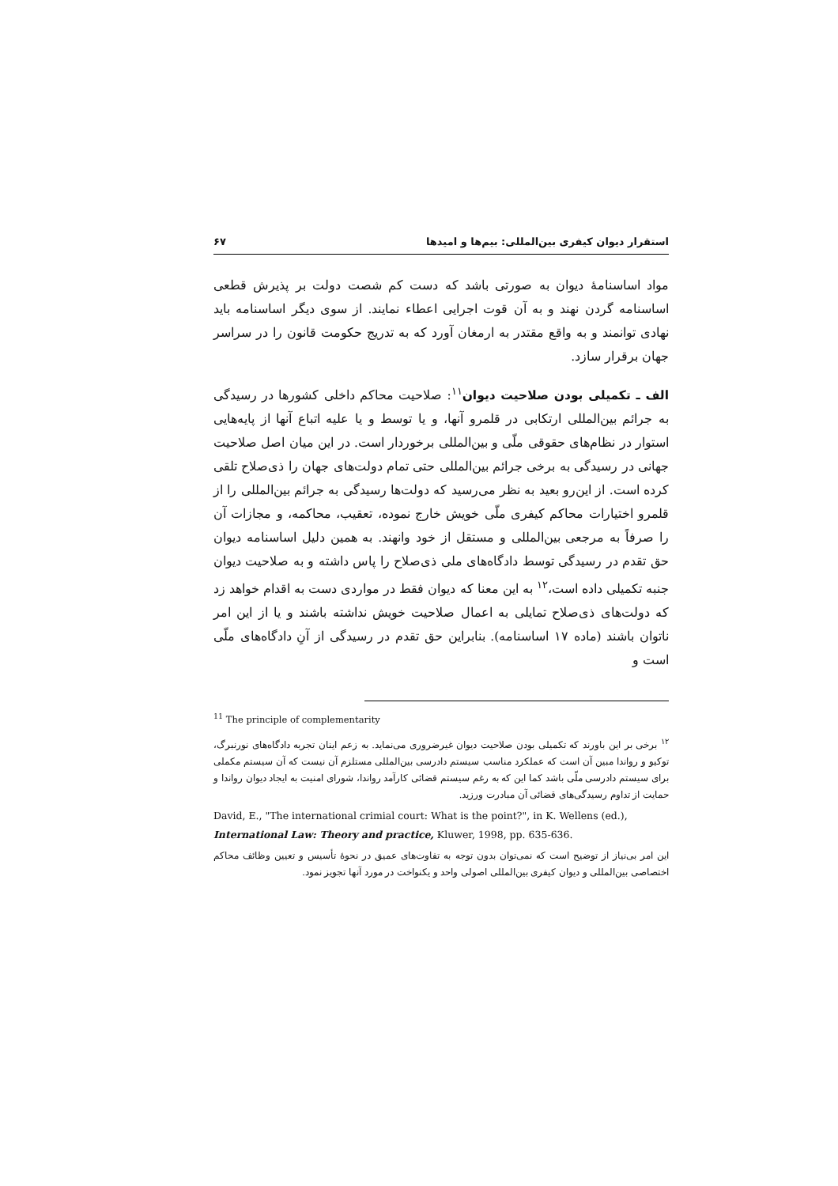استقرار دیوان کیفری بین‌المللی: بیم‌ها و امیدها ۶۷
مواد اساسنامهٔ دیوان به صورتی باشد که دست کم شصت دولت بر پذیرش قطعی اساسنامه گردن نهند و به آن قوت اجرایی اعطاء نمایند. از سوی دیگر اساسنامه باید نهادی توانمند و به واقع مقتدر به ارمغان آورد که به تدریج حکومت قانون را در سراسر جهان برقرار سازد.
الف ـ تکمیلی بودن صلاحیت دیوان<sup>۱۱</sup>: صلاحیت محاکم داخلی کشورها در رسیدگی به جرائم بین‌المللی ارتکابی در قلمرو آنها، و یا توسط و یا علیه اتباع آنها از پایه‌هایی استوار در نظام‌های حقوقی ملّی و بین‌المللی برخوردار است. در این میان اصل صلاحیت جهانی در رسیدگی به برخی جرائم بین‌المللی حتی تمام دولت‌های جهان را ذی‌صلاح تلقی کرده است. از این‌رو بعید به نظر می‌رسید که دولت‌ها رسیدگی به جرائم بین‌المللی را از قلمرو اختیارات محاکم کیفری ملّی خویش خارج نموده، تعقیب، محاکمه، و مجازات آن را صرفاً به مرجعی بین‌المللی و مستقل از خود وانهند. به همین دلیل اساسنامه دیوان حق تقدم در رسیدگی توسط دادگاه‌های ملی ذی‌صلاح را پاس داشته و به صلاحیت دیوان جنبه تکمیلی داده است،<sup>۱۲</sup> به این معنا که دیوان فقط در مواردی دست به اقدام خواهد زد که دولت‌های ذی‌صلاح تمایلی به اعمال صلاحیت خویش نداشته باشند و یا از این امر ناتوان باشند (ماده ۱۷ اساسنامه). بنابراین حق تقدم در رسیدگی از آنِ دادگاه‌های ملّی است و
<sup>11</sup> The principle of complementarity
<sup>۱۲</sup> برخی بر این باورند که تکمیلی بودن صلاحیت دیوان غیرضروری می‌نماید. به زعم اینان تجربه دادگاه‌های نورنبرگ، توکیو و رواندا مبین آن است که عملکرد مناسب سیستم دادرسی بین‌المللی مستلزم آن نیست که آن سیستم مکملی برای سیستم دادرسی ملّی باشد کما این که به رغم سیستم قضائی کارآمد رواندا، شورای امنیت به ایجاد دیوان رواندا و حمایت از تداوم رسیدگی‌های قضائی آن مبادرت ورزید.
David, E., "The international crimial court: What is the point?", in K. Wellens (ed.), International Law: Theory and practice, Kluwer, 1998, pp. 635-636.
این امر بی‌نیاز از توضیح است که نمی‌توان بدون توجه به تفاوت‌های عمیق در نحوهٔ تأسیس و تعیین وظائف محاکم اختصاصی بین‌المللی و دیوان کیفری بین‌المللی اصولی واحد و یکنواخت در مورد آنها تجویز نمود.